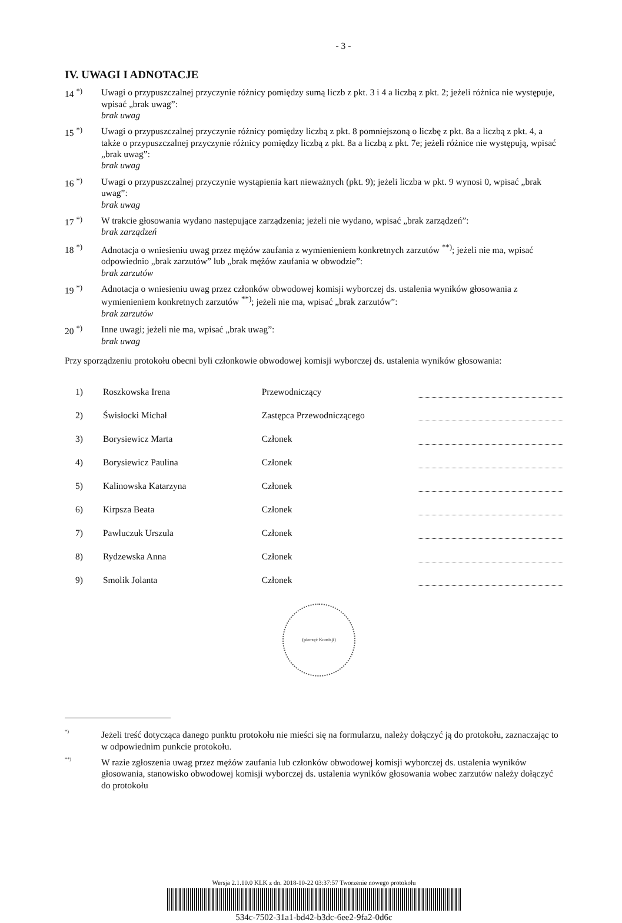- 3 -
IV. UWAGI I ADNOTACJE
14 <sup>*)</sup> Uwagi o przypuszczalnej przyczynie różnicy pomiędzy sumą liczb z pkt. 3 i 4 a liczbą z pkt. 2; jeżeli różnica nie występuje, wpisać „brak uwag”:
brak uwag
15 <sup>*)</sup> Uwagi o przypuszczalnej przyczynie różnicy pomiędzy liczbą z pkt. 8 pomniejszoną o liczbę z pkt. 8a a liczbą z pkt. 4, a także o przypuszczalnej przyczynie różnicy pomiędzy liczbą z pkt. 8a a liczbą z pkt. 7e; jeżeli różnice nie występują, wpisać „brak uwag”:
brak uwag
16 <sup>*)</sup> Uwagi o przypuszczalnej przyczynie wystąpienia kart nieważnych (pkt. 9); jeżeli liczba w pkt. 9 wynosi 0, wpisać „brak uwag”:
brak uwag
17 <sup>*)</sup> W trakcie głosowania wydano następujące zarządzenia; jeżeli nie wydano, wpisać „brak zarządzeń”:
brak zarządzeń
18 <sup>*)</sup> Adnotacja o wniesieniu uwag przez mężów zaufania z wymienieniem konkretnych zarzutów <sup>**)</sup>; jeżeli nie ma, wpisać odpowiednio „brak zarzutów” lub „brak mężów zaufania w obwodzie”:
brak zarzutów
19 <sup>*)</sup> Adnotacja o wniesieniu uwag przez członków obwodowej komisji wyborczej ds. ustalenia wyników głosowania z wymienieniem konkretnych zarzutów <sup>**)</sup>; jeżeli nie ma, wpisać „brak zarzutów”:
brak zarzutów
20 <sup>*)</sup> Inne uwagi; jeżeli nie ma, wpisać „brak uwag”:
brak uwag
Przy sporządzeniu protokołu obecni byli członkowie obwodowej komisji wyborczej ds. ustalenia wyników głosowania:
| 1) | Roszkowska Irena | Przewodniczący | |
| 2) | Świsłocki Michał | Zastępca Przewodniczącego | |
| 3) | Borysiewicz Marta | Członek | |
| 4) | Borysiewicz Paulina | Członek | |
| 5) | Kalinowska Katarzyna | Członek | |
| 6) | Kirpsza Beata | Członek | |
| 7) | Pawluczuk Urszula | Członek | |
| 8) | Rydzewska Anna | Członek | |
| 9) | Smolik Jolanta | Członek | |
(pieczęć Komisji)
<sup>*)</sup>
Jeżeli treść dotycząca danego punktu protokołu nie mieści się na formularzu, należy dołączyć ją do protokołu, zaznaczając to w odpowiednim punkcie protokołu.
<sup>**)</sup>
W razie zgłoszenia uwag przez mężów zaufania lub członków obwodowej komisji wyborczej ds. ustalenia wyników głosowania, stanowisko obwodowej komisji wyborczej ds. ustalenia wyników głosowania wobec zarzutów należy dołączyć do protokołu
Wersja 2.1.10.0 KLK z dn. 2018-10-22 03:37:57 Tworzenie nowego protokołu
534c-7502-31a1-bd42-b3dc-6ee2-9fa2-0d6c